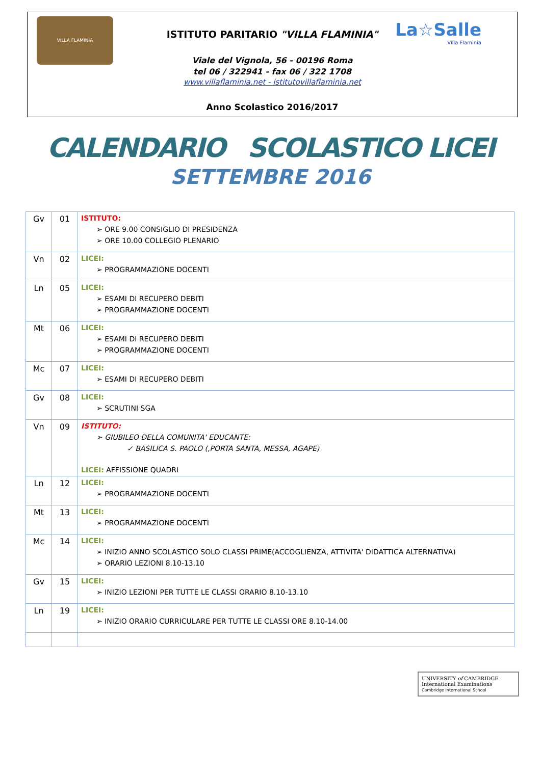VILLA FLAMINIA
La☆Salle
Villa Flaminia
ISTITUTO PARITARIO "VILLA FLAMINIA"
Viale del Vignola, 56 - 00196 Roma
tel 06 / 322941 - fax 06 / 322 1708
www.villaflaminia.net - istitutovillaflaminia.net
Anno Scolastico 2016/2017
CALENDARIO SCOLASTICO LICEI
SETTEMBRE 2016
| Gv | 01 | ISTITUTO: ➢ ORE 9.00 CONSIGLIO DI PRESIDENZA ➢ ORE 10.00 COLLEGIO PLENARIO |
| Vn | 02 | LICEI: ➢ PROGRAMMAZIONE DOCENTI |
| Ln | 05 | LICEI: ➢ ESAMI DI RECUPERO DEBITI ➢ PROGRAMMAZIONE DOCENTI |
| Mt | 06 | LICEI: ➢ ESAMI DI RECUPERO DEBITI ➢ PROGRAMMAZIONE DOCENTI |
| Mc | 07 | LICEI: ➢ ESAMI DI RECUPERO DEBITI |
| Gv | 08 | LICEI: ➢ SCRUTINI SGA |
| Vn | 09 | ISTITUTO: ➢ GIUBILEO DELLA COMUNITA' EDUCANTE: ✓ BASILICA S. PAOLO (,PORTA SANTA, MESSA, AGAPE) LICEI: AFFISSIONE QUADRI |
| Ln | 12 | LICEI: ➢ PROGRAMMAZIONE DOCENTI |
| Mt | 13 | LICEI: ➢ PROGRAMMAZIONE DOCENTI |
| Mc | 14 | LICEI: ➢ INIZIO ANNO SCOLASTICO SOLO CLASSI PRIME(ACCOGLIENZA, ATTIVITA' DIDATTICA ALTERNATIVA) ➢ ORARIO LEZIONI 8.10-13.10 |
| Gv | 15 | LICEI: ➢ INIZIO LEZIONI PER TUTTE LE CLASSI ORARIO 8.10-13.10 |
| Ln | 19 | LICEI: ➢ INIZIO ORARIO CURRICULARE PER TUTTE LE CLASSI ORE 8.10-14.00 |
UNIVERSITY of CAMBRIDGE
International Examinations
Cambridge International School